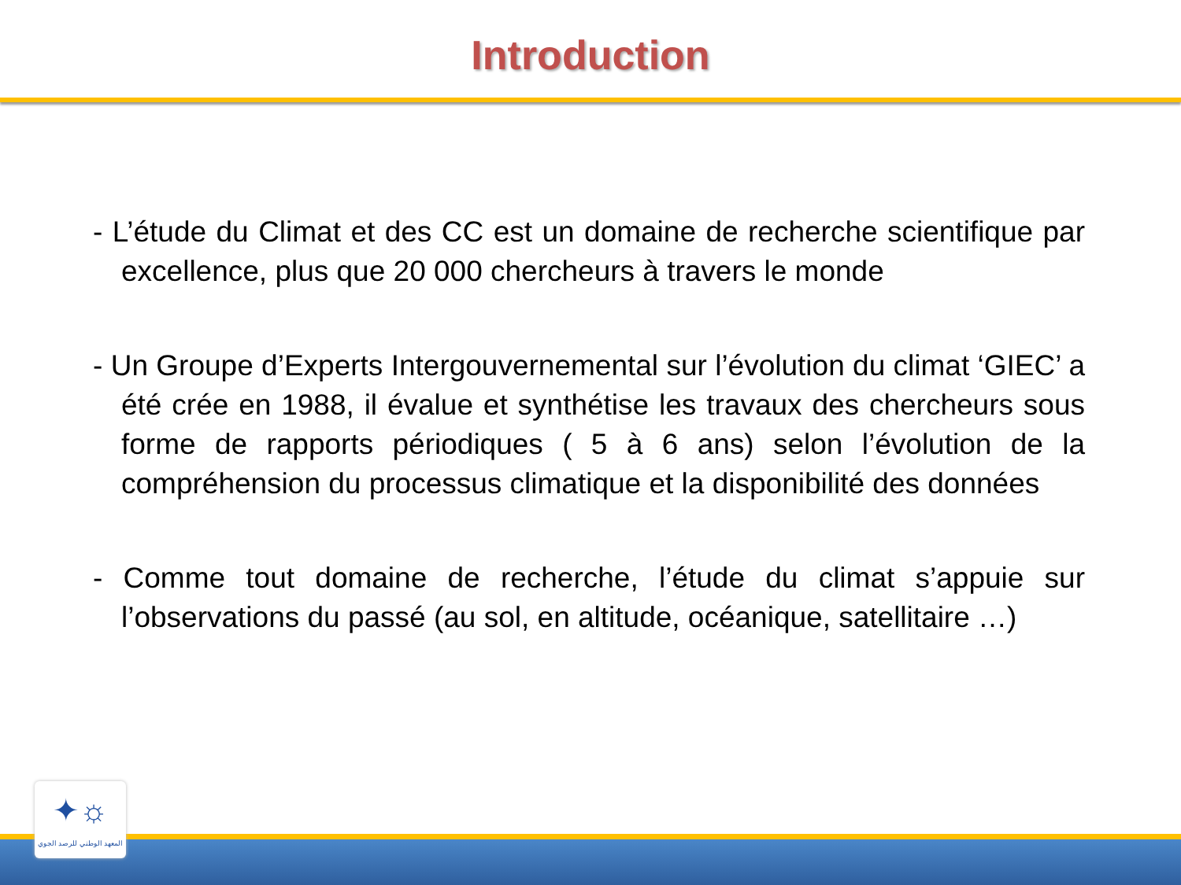Introduction
- L’étude du Climat et des CC est un domaine de recherche scientifique par excellence, plus que 20 000 chercheurs à travers le monde
- Un Groupe d’Experts Intergouvernemental sur l’évolution du climat ‘GIEC’ a été crée en 1988, il évalue et synthétise les travaux des chercheurs sous forme de rapports périodiques ( 5 à 6 ans) selon l’évolution de la compréhension du processus climatique et la disponibilité des données
- Comme tout domaine de recherche, l’étude du climat s’appuie sur l’observations du passé (au sol, en altitude, océanique, satellitaire …)
✦☼
المعهد الوطني للرصد الجوي